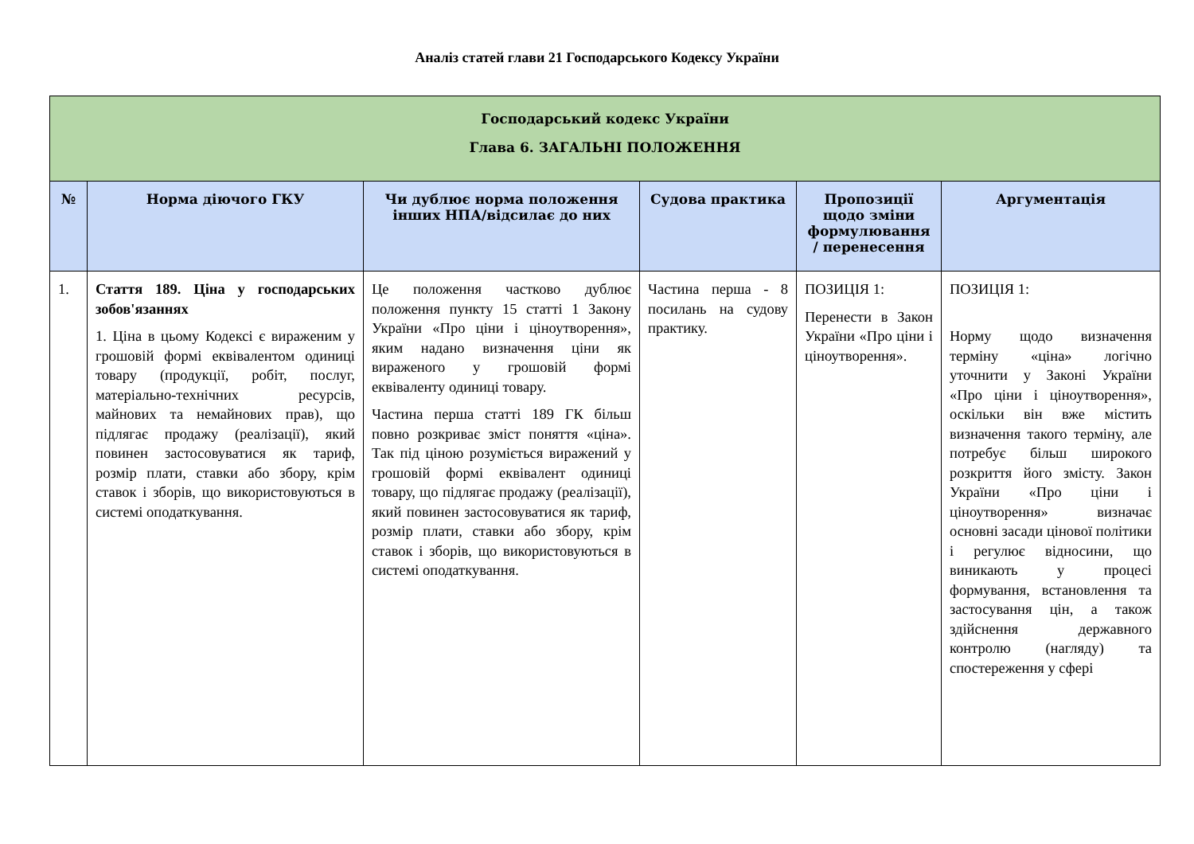Аналіз статей глави 21 Господарського Кодексу України
| Господарський кодекс України Глава 6. ЗАГАЛЬНІ ПОЛОЖЕННЯ | | | | | |
| № | Норма діючого ГКУ | Чи дублює норма положення інших НПА/відсилає до них | Судова практика | Пропозиції щодо зміни формулювання / перенесення | Аргументація |
| 1. | Стаття 189. Ціна у господарських зобов'язаннях 1. Ціна в цьому Кодексі є вираженим у грошовій формі еквівалентом одиниці товару (продукції, робіт, послуг, матеріально-технічних ресурсів, майнових та немайнових прав), що підлягає продажу (реалізації), який повинен застосовуватися як тариф, розмір плати, ставки або збору, крім ставок і зборів, що використовуються в системі оподаткування. | Це положення частково дублює положення пункту 15 статті 1 Закону України «Про ціни і ціноутворення», яким надано визначення ціни як вираженого у грошовій формі еквіваленту одиниці товару. Частина перша статті 189 ГК більш повно розкриває зміст поняття «ціна». Так під ціною розуміється виражений у грошовій формі еквівалент одиниці товару, що підлягає продажу (реалізації), який повинен застосовуватися як тариф, розмір плати, ставки або збору, крім ставок і зборів, що використовуються в системі оподаткування. | Частина перша - 8 посилань на судову практику. | ПОЗИЦІЯ 1: Перенести в Закон України «Про ціни і ціноутворення». | ПОЗИЦІЯ 1: Норму щодо визначення терміну «ціна» логічно уточнити у Законі України «Про ціни і ціноутворення», оскільки він вже містить визначення такого терміну, але потребує більш широкого розкриття його змісту. Закон України «Про ціни і ціноутворення» визначає основні засади цінової політики і регулює відносини, що виникають у процесі формування, встановлення та застосування цін, а також здійснення державного контролю (нагляду) та спостереження у сфері |